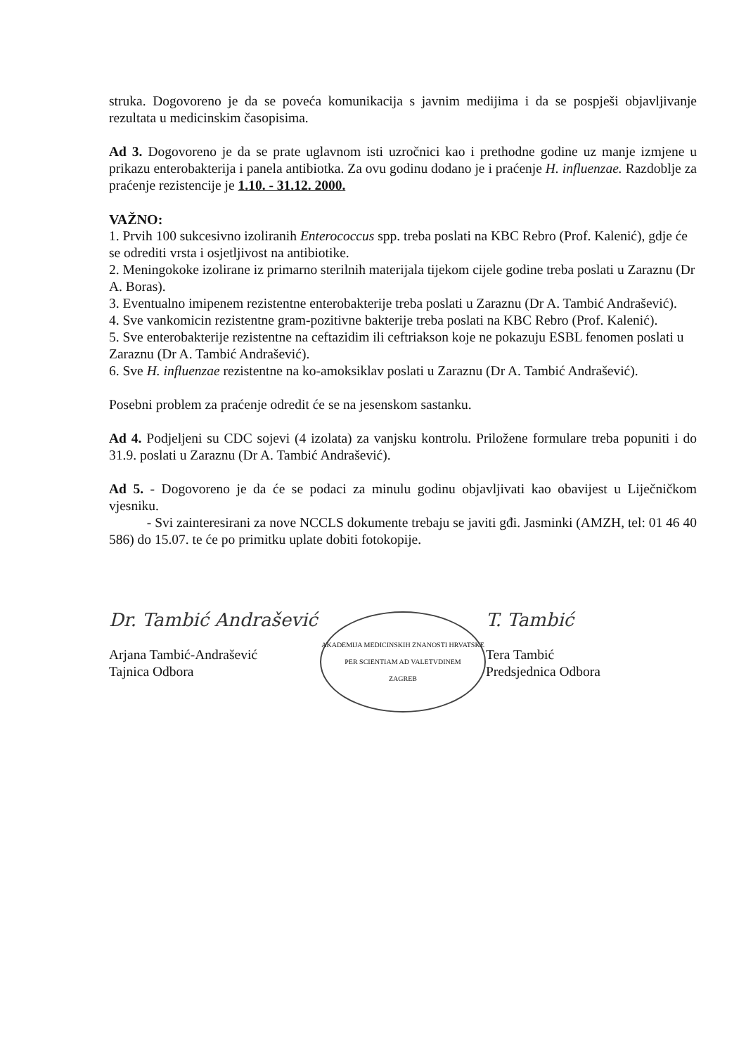struka. Dogovoreno je da se poveća komunikacija s javnim medijima i da se pospješi objavljivanje rezultata u medicinskim časopisima.
Ad 3. Dogovoreno je da se prate uglavnom isti uzročnici kao i prethodne godine uz manje izmjene u prikazu enterobakterija i panela antibiotka. Za ovu godinu dodano je i praćenje H. influenzae. Razdoblje za praćenje rezistencije je 1.10. - 31.12. 2000.
VAŽNO:
1. Prvih 100 sukcesivno izoliranih Enterococcus spp. treba poslati na KBC Rebro (Prof. Kalenić), gdje će se odrediti vrsta i osjetljivost na antibiotike.
2. Meningokoke izolirane iz primarno sterilnih materijala tijekom cijele godine treba poslati u Zaraznu (Dr A. Boras).
3. Eventualno imipenem rezistentne enterobakterije treba poslati u Zaraznu (Dr A. Tambić Andrašević).
4. Sve vankomicin rezistentne gram-pozitivne bakterije treba poslati na KBC Rebro (Prof. Kalenić).
5. Sve enterobakterije rezistentne na ceftazidim ili ceftriakson koje ne pokazuju ESBL fenomen poslati u Zaraznu (Dr A. Tambić Andrašević).
6. Sve H. influenzae rezistentne na ko-amoksiklav poslati u Zaraznu (Dr A. Tambić Andrašević).
Posebni problem za praćenje odredit će se na jesenskom sastanku.
Ad 4. Podjeljeni su CDC sojevi (4 izolata) za vanjsku kontrolu. Priložene formulare treba popuniti i do 31.9. poslati u Zaraznu (Dr A. Tambić Andrašević).
Ad 5. - Dogovoreno je da će se podaci za minulu godinu objavljivati kao obavijest u Liječničkom vjesniku.
- Svi zainteresirani za nove NCCLS dokumente trebaju se javiti gđi. Jasminki (AMZH, tel: 01 46 40 586) do 15.07. te će po primitku uplate dobiti fotokopije.
Dr. Tambić Andrašević
Arjana Tambić-Andrašević
Tajnica Odbora
AKADEMIJA MEDICINSKIH ZNANOSTI HRVATSKE
PER SCIENTIAM AD VALETVDINEM
ZAGREB
T. Tambić
Tera Tambić
Predsjednica Odbora